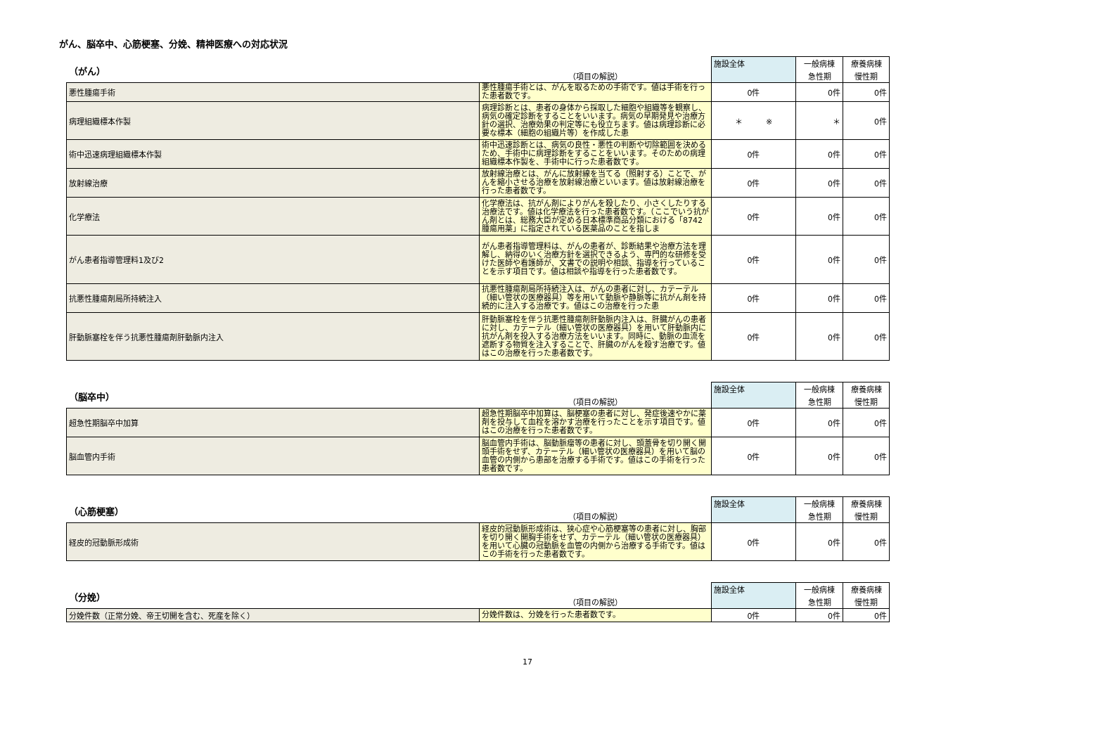がん、脳卒中、心筋梗塞、分娩、精神医療への対応状況
| （がん） | （項目の解説） | 施設全体 | 一般病棟 | 療養病棟 |
| --- | --- | --- | --- | --- |
| | | | 急性期 | 慢性期 |
| 悪性腫瘍手術 | 悪性腫瘍手術とは、がんを取るための手術です。値は手術を行った患者数です。 | 0件 | 0件 | 0件 |
| 病理組織標本作製 | 病理診断とは、患者の身体から採取した細胞や組織等を観察し、病気の確定診断をすることをいいます。病気の早期発見や治療方針の選択、治療効果の判定等にも役立ちます。値は病理診断に必要な標本（細胞の組織片等）を作成した患 | ＊ ※ | ＊ | 0件 |
| 術中迅速病理組織標本作製 | 術中迅速診断とは、病気の良性・悪性の判断や切除範囲を決めるため、手術中に病理診断をすることをいいます。そのための病理組織標本作製を、手術中に行った患者数です。 | 0件 | 0件 | 0件 |
| 放射線治療 | 放射線治療とは、がんに放射線を当てる（照射する）ことで、がんを縮小させる治療を放射線治療といいます。値は放射線治療を行った患者数です。 | 0件 | 0件 | 0件 |
| 化学療法 | 化学療法は、抗がん剤によりがんを殺したり、小さくしたりする治療法です。値は化学療法を行った患者数です。（ここでいう抗がん剤とは、総務大臣が定める日本標準商品分類における「8742腫瘍用薬」に指定されている医薬品のことを指しま | 0件 | 0件 | 0件 |
| がん患者指導管理料1及び2 | がん患者指導管理料は、がんの患者が、診断結果や治療方法を理解し、納得のいく治療方針を選択できるよう、専門的な研修を受けた医師や看護師が、文書での説明や相談、指導を行っていることを示す項目です。値は相談や指導を行った患者数です。 | 0件 | 0件 | 0件 |
| 抗悪性腫瘍剤局所持続注入 | 抗悪性腫瘍剤局所持続注入は、がんの患者に対し、カテーテル（細い管状の医療器具）等を用いて動脈や静脈等に抗がん剤を持続的に注入する治療です。値はこの治療を行った患 | 0件 | 0件 | 0件 |
| 肝動脈塞栓を伴う抗悪性腫瘍剤肝動脈内注入 | 肝動脈塞栓を伴う抗悪性腫瘍剤肝動脈内注入は、肝臓がんの患者に対し、カテーテル（細い管状の医療器具）を用いて肝動脈内に抗がん剤を投入する治療方法をいいます。同時に、動脈の血流を遮断する物質を注入することで、肝臓のがんを殺す治療です。値はこの治療を行った患者数です。 | 0件 | 0件 | 0件 |
| （脳卒中） | （項目の解説） | 施設全体 | 一般病棟 | 療養病棟 |
| --- | --- | --- | --- | --- |
| | | | 急性期 | 慢性期 |
| 超急性期脳卒中加算 | 超急性期脳卒中加算は、脳梗塞の患者に対し、発症後速やかに薬剤を投与して血栓を溶かす治療を行ったことを示す項目です。値はこの治療を行った患者数です。 | 0件 | 0件 | 0件 |
| 脳血管内手術 | 脳血管内手術は、脳動脈瘤等の患者に対し、頭蓋骨を切り開く開頭手術をせず、カテーテル（細い管状の医療器具）を用いて脳の血管の内側から患部を治療する手術です。値はこの手術を行った患者数です。 | 0件 | 0件 | 0件 |
| （心筋梗塞） | （項目の解説） | 施設全体 | 一般病棟 | 療養病棟 |
| --- | --- | --- | --- | --- |
| | | | 急性期 | 慢性期 |
| 経皮的冠動脈形成術 | 経皮的冠動脈形成術は、狭心症や心筋梗塞等の患者に対し、胸部を切り開く開胸手術をせず、カテーテル（細い管状の医療器具）を用いて心臓の冠動脈を血管の内側から治療する手術です。値はこの手術を行った患者数です。 | 0件 | 0件 | 0件 |
| （分娩） | （項目の解説） | 施設全体 | 一般病棟 | 療養病棟 |
| --- | --- | --- | --- | --- |
| | | | 急性期 | 慢性期 |
| 分娩件数（正常分娩、帝王切開を含む、死産を除く） | 分娩件数は、分娩を行った患者数です。 | 0件 | 0件 | 0件 |
17